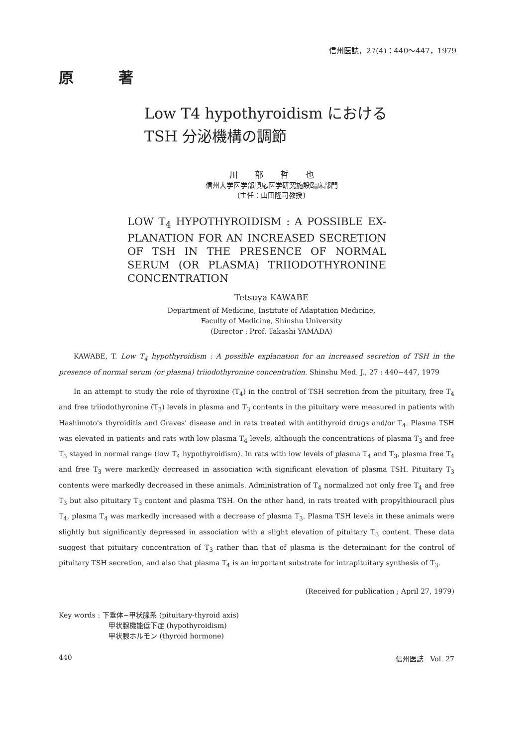信州医誌，27(4)：440〜447，1979
原 著
Low T4 hypothyroidism における
TSH 分泌機構の調節
川　　部　　哲　　也
信州大学医学部順応医学研究施設臨床部門
(主任：山田隆司教授)
LOW T<sub>4</sub> HYPOTHYROIDISM : A POSSIBLE EX-PLANATION FOR AN INCREASED SECRETION OF TSH IN THE PRESENCE OF NORMAL SERUM (OR PLASMA) TRIIODOTHYRONINE CONCENTRATION
Tetsuya KAWABE
Department of Medicine, Institute of Adaptation Medicine,
Faculty of Medicine, Shinshu University
(Director : Prof. Takashi YAMADA)
KAWABE, T. Low T<sub>4</sub> hypothyroidism : A possible explanation for an increased secretion of TSH in the presence of normal serum (or plasma) triiodothyronine concentration. Shinshu Med. J., 27 : 440−447, 1979
In an attempt to study the role of thyroxine (T<sub>4</sub>) in the control of TSH secretion from the pituitary, free T<sub>4</sub> and free triiodothyronine (T<sub>3</sub>) levels in plasma and T<sub>3</sub> contents in the pituitary were measured in patients with Hashimoto's thyroiditis and Graves' disease and in rats treated with antithyroid drugs and/or T<sub>4</sub>. Plasma TSH was elevated in patients and rats with low plasma T<sub>4</sub> levels, although the concentrations of plasma T<sub>3</sub> and free T<sub>3</sub> stayed in normal range (low T<sub>4</sub> hypothyroidism). In rats with low levels of plasma T<sub>4</sub> and T<sub>3</sub>, plasma free T<sub>4</sub> and free T<sub>3</sub> were markedly decreased in association with significant elevation of plasma TSH. Pituitary T<sub>3</sub> contents were markedly decreased in these animals. Administration of T<sub>4</sub> normalized not only free T<sub>4</sub> and free T<sub>3</sub> but also pituitary T<sub>3</sub> content and plasma TSH. On the other hand, in rats treated with propylthiouracil plus T<sub>4</sub>, plasma T<sub>4</sub> was markedly increased with a decrease of plasma T<sub>3</sub>. Plasma TSH levels in these animals were slightly but significantly depressed in association with a slight elevation of pituitary T<sub>3</sub> content. These data suggest that pituitary concentration of T<sub>3</sub> rather than that of plasma is the determinant for the control of pituitary TSH secretion, and also that plasma T<sub>4</sub> is an important substrate for intrapituitary synthesis of T<sub>3</sub>.
(Received for publication ; April 27, 1979)
Key words : 下垂体−甲状腺系 (pituitary-thyroid axis)
甲状腺機能低下症 (hypothyroidism)
甲状腺ホルモン (thyroid hormone)
440 信州医誌　Vol. 27